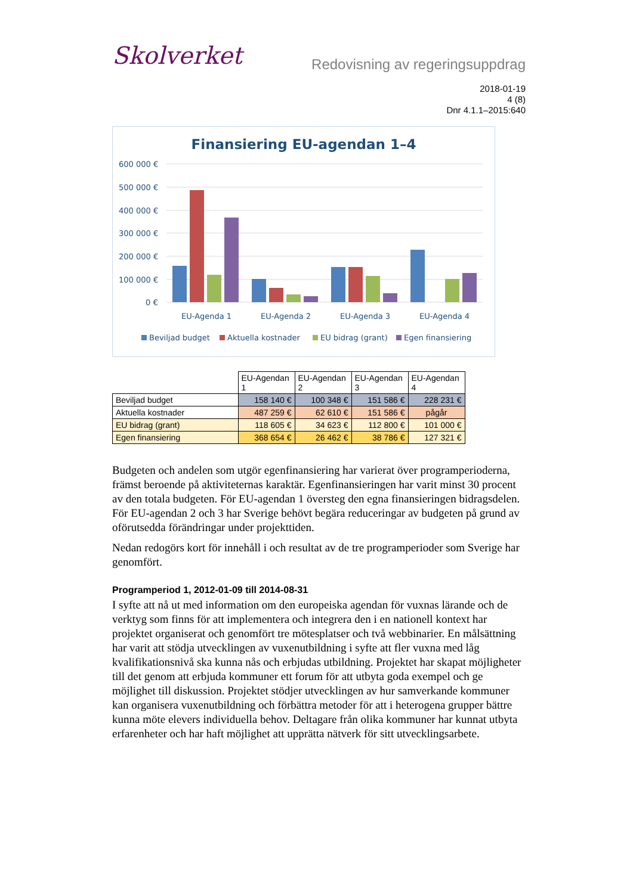Skolverket
Redovisning av regeringsuppdrag
2018-01-19
4 (8)
Dnr 4.1.1–2015:640
Finansiering EU-agendan 1–4
600 000 €
500 000 €
400 000 €
300 000 €
200 000 €
100 000 €
0 €
EU-Agenda 1
EU-Agenda 2
EU-Agenda 3
EU-Agenda 4
Beviljad budget
Aktuella kostnader
EU bidrag (grant)
Egen finansiering
| | EU-Agendan 1 | EU-Agendan 2 | EU-Agendan 3 | EU-Agendan 4 |
| --- | --- | --- | --- | --- |
| Beviljad budget | 158 140 € | 100 348 € | 151 586 € | 228 231 € |
| Aktuella kostnader | 487 259 € | 62 610 € | 151 586 € | pågår |
| EU bidrag (grant) | 118 605 € | 34 623 € | 112 800 € | 101 000 € |
| Egen finansiering | 368 654 € | 26 462 € | 38 786 € | 127 321 € |
Budgeten och andelen som utgör egenfinansiering har varierat över programperioderna, främst beroende på aktiviteternas karaktär. Egenfinansieringen har varit minst 30 procent av den totala budgeten. För EU-agendan 1 översteg den egna finansieringen bidragsdelen. För EU-agendan 2 och 3 har Sverige behövt begära reduceringar av budgeten på grund av oförutsedda förändringar under projekttiden.
Nedan redogörs kort för innehåll i och resultat av de tre programperioder som Sverige har genomfört.
Programperiod 1, 2012-01-09 till 2014-08-31
I syfte att nå ut med information om den europeiska agendan för vuxnas lärande och de verktyg som finns för att implementera och integrera den i en nationell kontext har projektet organiserat och genomfört tre mötesplatser och två webbinarier. En målsättning har varit att stödja utvecklingen av vuxenutbildning i syfte att fler vuxna med låg kvalifikationsnivå ska kunna nås och erbjudas utbildning. Projektet har skapat möjligheter till det genom att erbjuda kommuner ett forum för att utbyta goda exempel och ge möjlighet till diskussion. Projektet stödjer utvecklingen av hur samverkande kommuner kan organisera vuxenutbildning och förbättra metoder för att i heterogena grupper bättre kunna möte elevers individuella behov. Deltagare från olika kommuner har kunnat utbyta erfarenheter och har haft möjlighet att upprätta nätverk för sitt utvecklingsarbete.